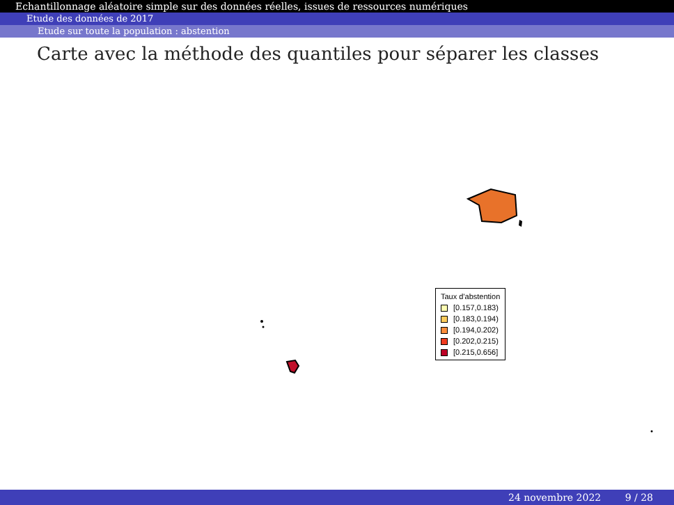Echantillonnage aléatoire simple sur des données réelles, issues de ressources numériques
Etude des données de 2017
Etude sur toute la population : abstention
Carte avec la méthode des quantiles pour séparer les classes
Taux d'abstention
[0.157,0.183)
[0.183,0.194)
[0.194,0.202)
[0.202,0.215)
[0.215,0.656]
24 novembre 2022 9 / 28